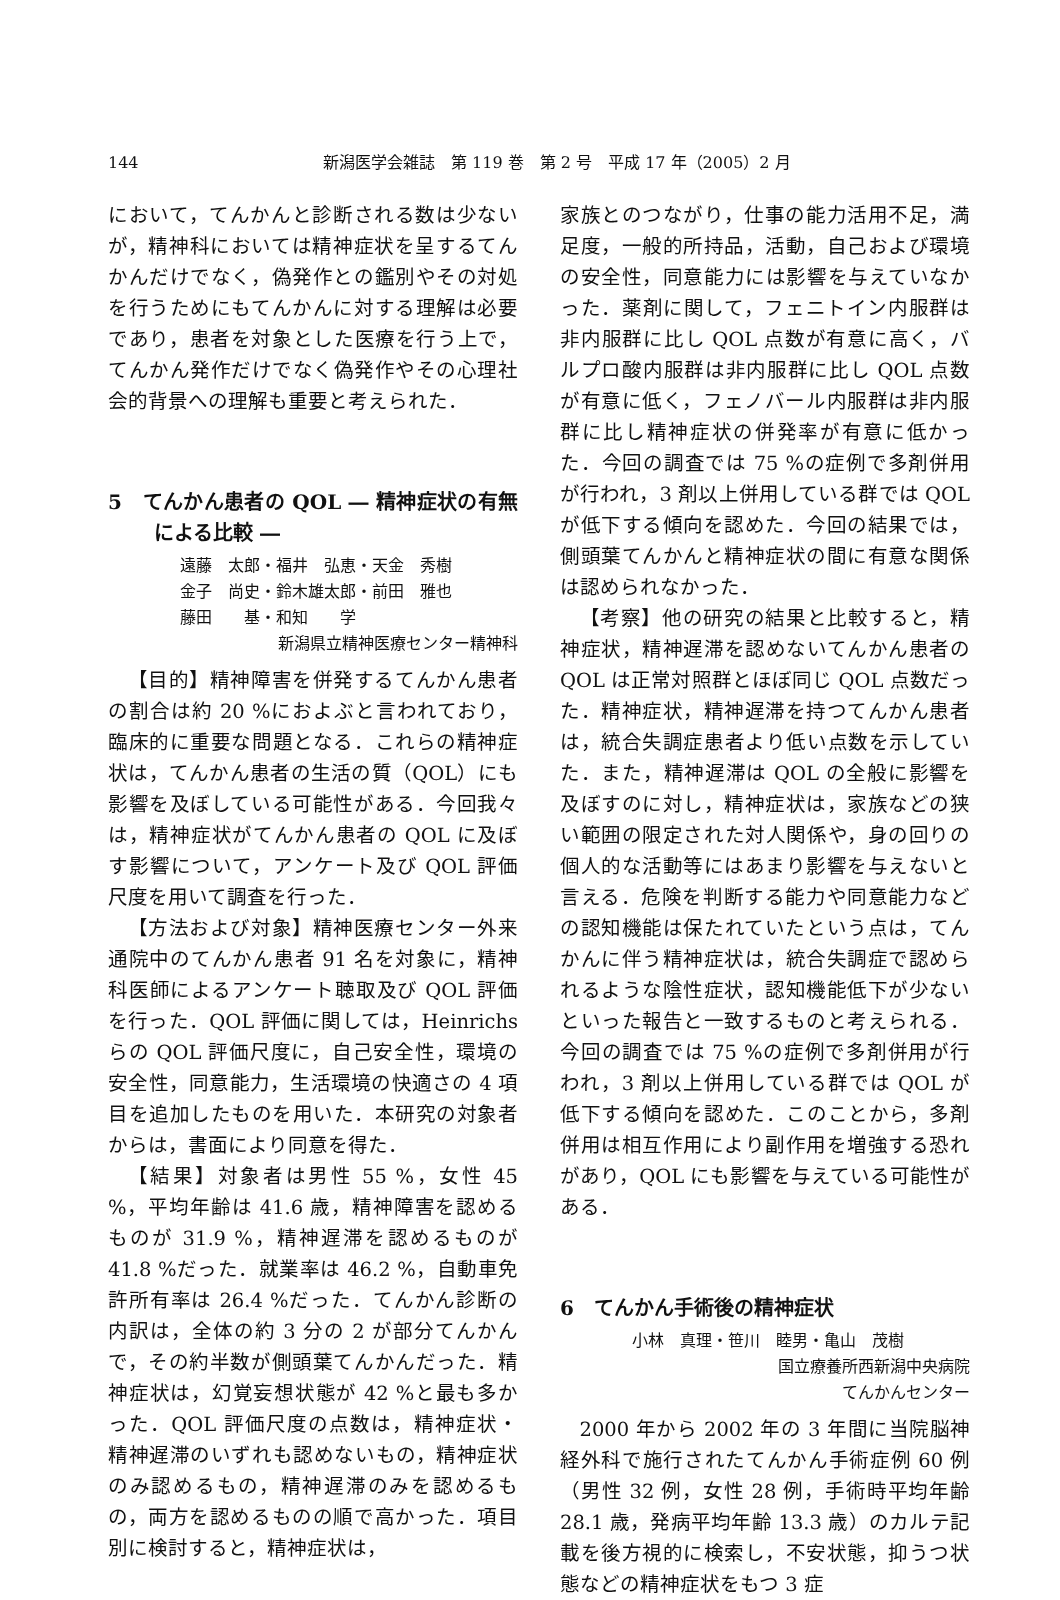144
新潟医学会雑誌　第 119 巻　第 2 号　平成 17 年（2005）2 月
において，てんかんと診断される数は少ないが，精神科においては精神症状を呈するてんかんだけでなく，偽発作との鑑別やその対処を行うためにもてんかんに対する理解は必要であり，患者を対象とした医療を行う上で，てんかん発作だけでなく偽発作やその心理社会的背景への理解も重要と考えられた．
5　てんかん患者の QOL ― 精神症状の有無による比較 ―
遠藤　太郎・福井　弘恵・天金　秀樹
金子　尚史・鈴木雄太郎・前田　雅也
藤田　　基・和知　　学
新潟県立精神医療センター精神科
【目的】精神障害を併発するてんかん患者の割合は約 20 %におよぶと言われており，臨床的に重要な問題となる．これらの精神症状は，てんかん患者の生活の質（QOL）にも影響を及ぼしている可能性がある．今回我々は，精神症状がてんかん患者の QOL に及ぼす影響について，アンケート及び QOL 評価尺度を用いて調査を行った．
【方法および対象】精神医療センター外来通院中のてんかん患者 91 名を対象に，精神科医師によるアンケート聴取及び QOL 評価を行った．QOL 評価に関しては，Heinrichs らの QOL 評価尺度に，自己安全性，環境の安全性，同意能力，生活環境の快適さの 4 項目を追加したものを用いた．本研究の対象者からは，書面により同意を得た．
【結果】対象者は男性 55 %，女性 45 %，平均年齢は 41.6 歳，精神障害を認めるものが 31.9 %，精神遅滞を認めるものが 41.8 %だった．就業率は 46.2 %，自動車免許所有率は 26.4 %だった．てんかん診断の内訳は，全体の約 3 分の 2 が部分てんかんで，その約半数が側頭葉てんかんだった．精神症状は，幻覚妄想状態が 42 %と最も多かった．QOL 評価尺度の点数は，精神症状・精神遅滞のいずれも認めないもの，精神症状のみ認めるもの，精神遅滞のみを認めるもの，両方を認めるものの順で高かった．項目別に検討すると，精神症状は，
家族とのつながり，仕事の能力活用不足，満足度，一般的所持品，活動，自己および環境の安全性，同意能力には影響を与えていなかった．薬剤に関して，フェニトイン内服群は非内服群に比し QOL 点数が有意に高く，バルプロ酸内服群は非内服群に比し QOL 点数が有意に低く，フェノバール内服群は非内服群に比し精神症状の併発率が有意に低かった．今回の調査では 75 %の症例で多剤併用が行われ，3 剤以上併用している群では QOL が低下する傾向を認めた．今回の結果では，側頭葉てんかんと精神症状の間に有意な関係は認められなかった．
【考察】他の研究の結果と比較すると，精神症状，精神遅滞を認めないてんかん患者の QOL は正常対照群とほぼ同じ QOL 点数だった．精神症状，精神遅滞を持つてんかん患者は，統合失調症患者より低い点数を示していた．また，精神遅滞は QOL の全般に影響を及ぼすのに対し，精神症状は，家族などの狭い範囲の限定された対人関係や，身の回りの個人的な活動等にはあまり影響を与えないと言える．危険を判断する能力や同意能力などの認知機能は保たれていたという点は，てんかんに伴う精神症状は，統合失調症で認められるような陰性症状，認知機能低下が少ないといった報告と一致するものと考えられる．今回の調査では 75 %の症例で多剤併用が行われ，3 剤以上併用している群では QOL が低下する傾向を認めた．このことから，多剤併用は相互作用により副作用を増強する恐れがあり，QOL にも影響を与えている可能性がある．
6　てんかん手術後の精神症状
小林　真理・笹川　睦男・亀山　茂樹
国立療養所西新潟中央病院
てんかんセンター
2000 年から 2002 年の 3 年間に当院脳神経外科で施行されたてんかん手術症例 60 例（男性 32 例，女性 28 例，手術時平均年齢 28.1 歳，発病平均年齢 13.3 歳）のカルテ記載を後方視的に検索し，不安状態，抑うつ状態などの精神症状をもつ 3 症